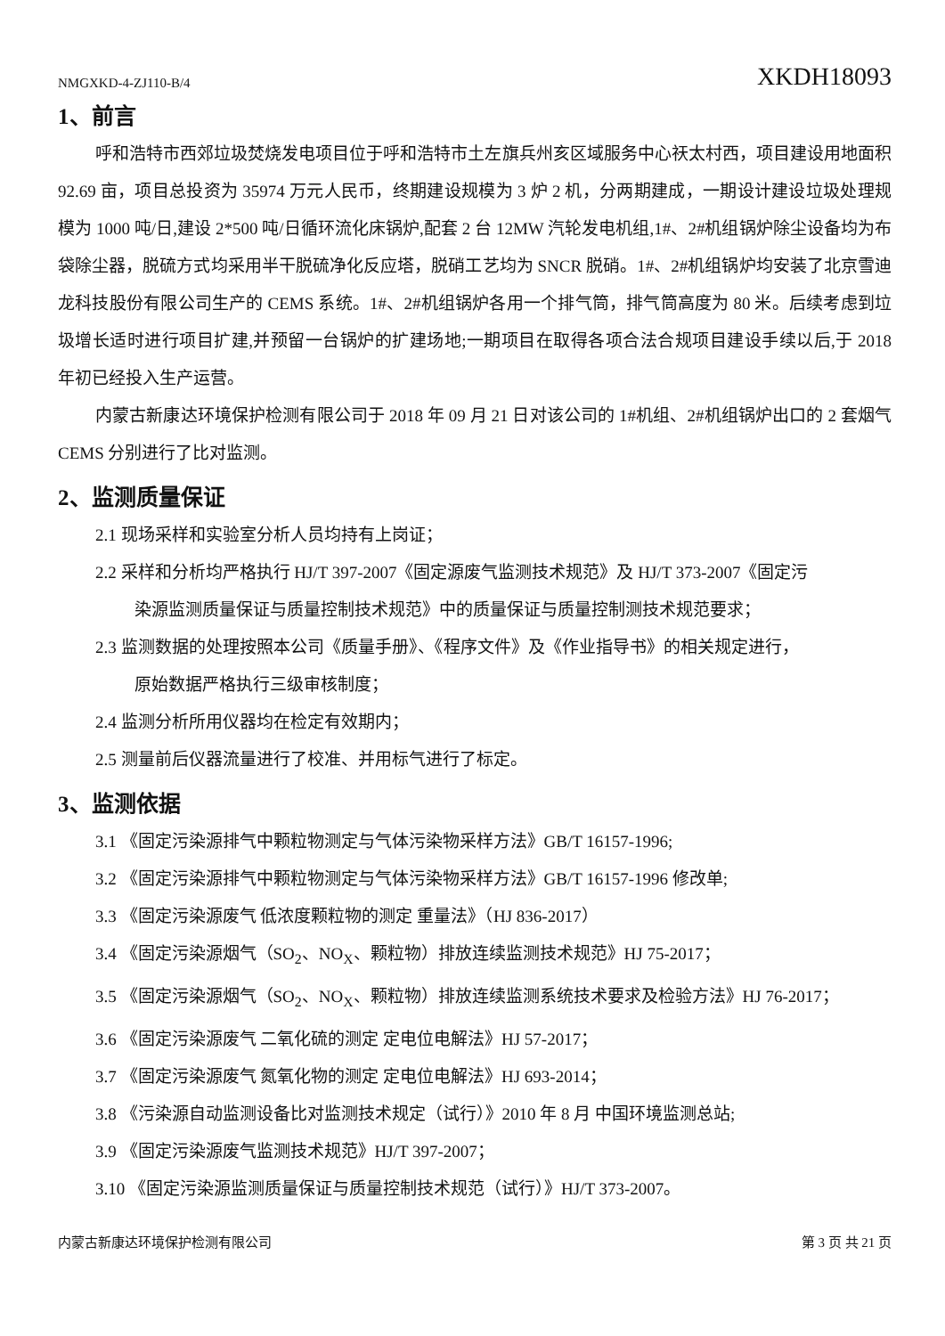NMGXKD-4-ZJ110-B/4 XKDH18093
1、前言
呼和浩特市西郊垃圾焚烧发电项目位于呼和浩特市土左旗兵州亥区域服务中心祆太村西，项目建设用地面积 92.69 亩，项目总投资为 35974 万元人民币，终期建设规模为 3 炉 2 机，分两期建成，一期设计建设垃圾处理规模为 1000 吨/日,建设 2*500 吨/日循环流化床锅炉,配套 2 台 12MW 汽轮发电机组,1#、2#机组锅炉除尘设备均为布袋除尘器，脱硫方式均采用半干脱硫净化反应塔，脱硝工艺均为 SNCR 脱硝。1#、2#机组锅炉均安装了北京雪迪龙科技股份有限公司生产的 CEMS 系统。1#、2#机组锅炉各用一个排气筒，排气筒高度为 80 米。后续考虑到垃圾增长适时进行项目扩建,并预留一台锅炉的扩建场地;一期项目在取得各项合法合规项目建设手续以后,于 2018 年初已经投入生产运营。
内蒙古新康达环境保护检测有限公司于 2018 年 09 月 21 日对该公司的 1#机组、2#机组锅炉出口的 2 套烟气 CEMS 分别进行了比对监测。
2、监测质量保证
2.1 现场采样和实验室分析人员均持有上岗证；
2.2 采样和分析均严格执行 HJ/T 397-2007《固定源废气监测技术规范》及 HJ/T 373-2007《固定污
染源监测质量保证与质量控制技术规范》中的质量保证与质量控制测技术规范要求；
2.3 监测数据的处理按照本公司《质量手册》、《程序文件》及《作业指导书》的相关规定进行，
原始数据严格执行三级审核制度；
2.4 监测分析所用仪器均在检定有效期内；
2.5 测量前后仪器流量进行了校准、并用标气进行了标定。
3、监测依据
3.1 《固定污染源排气中颗粒物测定与气体污染物采样方法》GB/T 16157-1996;
3.2 《固定污染源排气中颗粒物测定与气体污染物采样方法》GB/T 16157-1996 修改单;
3.3 《固定污染源废气 低浓度颗粒物的测定 重量法》（HJ 836-2017）
3.4 《固定污染源烟气（SO<sub>2</sub>、NO<sub>X</sub>、颗粒物）排放连续监测技术规范》HJ 75-2017；
3.5 《固定污染源烟气（SO<sub>2</sub>、NO<sub>X</sub>、颗粒物）排放连续监测系统技术要求及检验方法》HJ 76-2017；
3.6 《固定污染源废气 二氧化硫的测定 定电位电解法》HJ 57-2017；
3.7 《固定污染源废气 氮氧化物的测定 定电位电解法》HJ 693-2014；
3.8 《污染源自动监测设备比对监测技术规定（试行）》2010 年 8 月 中国环境监测总站;
3.9 《固定污染源废气监测技术规范》HJ/T 397-2007；
3.10 《固定污染源监测质量保证与质量控制技术规范（试行）》HJ/T 373-2007。
内蒙古新康达环境保护检测有限公司 第 3 页 共 21 页